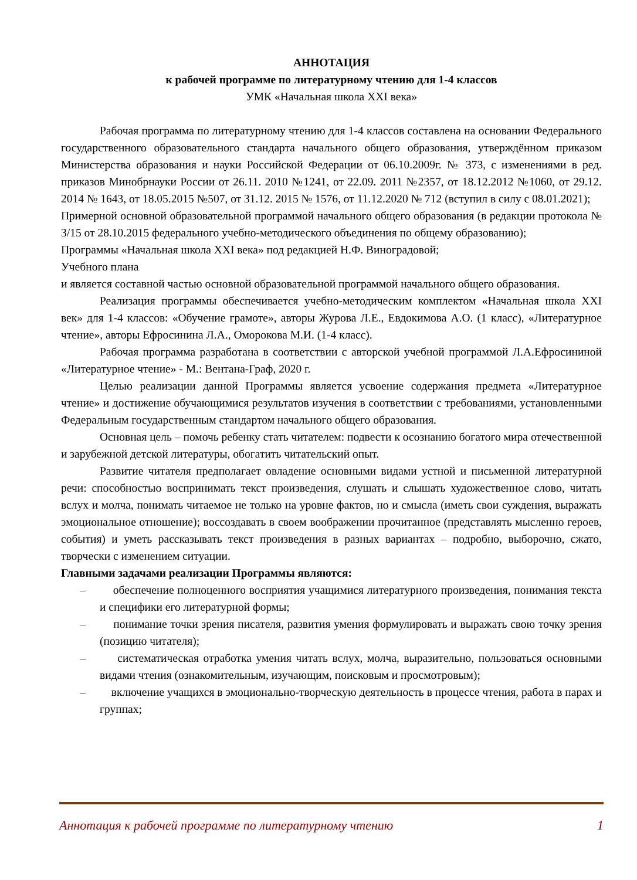АННОТАЦИЯ
к рабочей программе по литературному чтению для 1-4 классов
УМК «Начальная школа XXI века»
Рабочая программа по литературному чтению для 1-4 классов составлена на основании Федерального государственного образовательного стандарта начального общего образования, утверждённом приказом Министерства образования и науки Российской Федерации от 06.10.2009г. № 373, с изменениями в ред. приказов Минобрнауки России от 26.11. 2010 №1241, от 22.09. 2011 №2357, от 18.12.2012 №1060, от 29.12. 2014 № 1643, от 18.05.2015 №507, от 31.12. 2015 № 1576, от 11.12.2020 № 712 (вступил в силу с 08.01.2021);
Примерной основной образовательной программой начального общего образования (в редакции протокола № 3/15 от 28.10.2015 федерального учебно-методического объединения по общему образованию);
Программы «Начальная школа XXI века» под редакцией Н.Ф. Виноградовой;
Учебного плана
и является составной частью основной образовательной программой начального общего образования.
Реализация программы обеспечивается учебно-методическим комплектом «Начальная школа XXI век» для 1-4 классов: «Обучение грамоте», авторы Журова Л.Е., Евдокимова А.О. (1 класс), «Литературное чтение», авторы Ефросинина Л.А., Оморокова М.И. (1-4 класс).
Рабочая программа разработана в соответствии с авторской учебной программой Л.А.Ефросининой «Литературное чтение» - М.: Вентана-Граф, 2020 г.
Целью реализации данной Программы является усвоение содержания предмета «Литературное чтение» и достижение обучающимися результатов изучения в соответствии с требованиями, установленными Федеральным государственным стандартом начального общего образования.
Основная цель – помочь ребенку стать читателем: подвести к осознанию богатого мира отечественной и зарубежной детской литературы, обогатить читательский опыт.
Развитие читателя предполагает овладение основными видами устной и письменной литературной речи: способностью воспринимать текст произведения, слушать и слышать художественное слово, читать вслух и молча, понимать читаемое не только на уровне фактов, но и смысла (иметь свои суждения, выражать эмоциональное отношение); воссоздавать в своем воображении прочитанное (представлять мысленно героев, события) и уметь рассказывать текст произведения в разных вариантах – подробно, выборочно, сжато, творчески с изменением ситуации.
Главными задачами реализации Программы являются:
– обеспечение полноценного восприятия учащимися литературного произведения, понимания текста и специфики его литературной формы;
– понимание точки зрения писателя, развития умения формулировать и выражать свою точку зрения (позицию читателя);
– систематическая отработка умения читать вслух, молча, выразительно, пользоваться основными видами чтения (ознакомительным, изучающим, поисковым и просмотровым);
– включение учащихся в эмоционально-творческую деятельность в процессе чтения, работа в парах и группах;
Аннотация к рабочей программе по литературному чтению 1